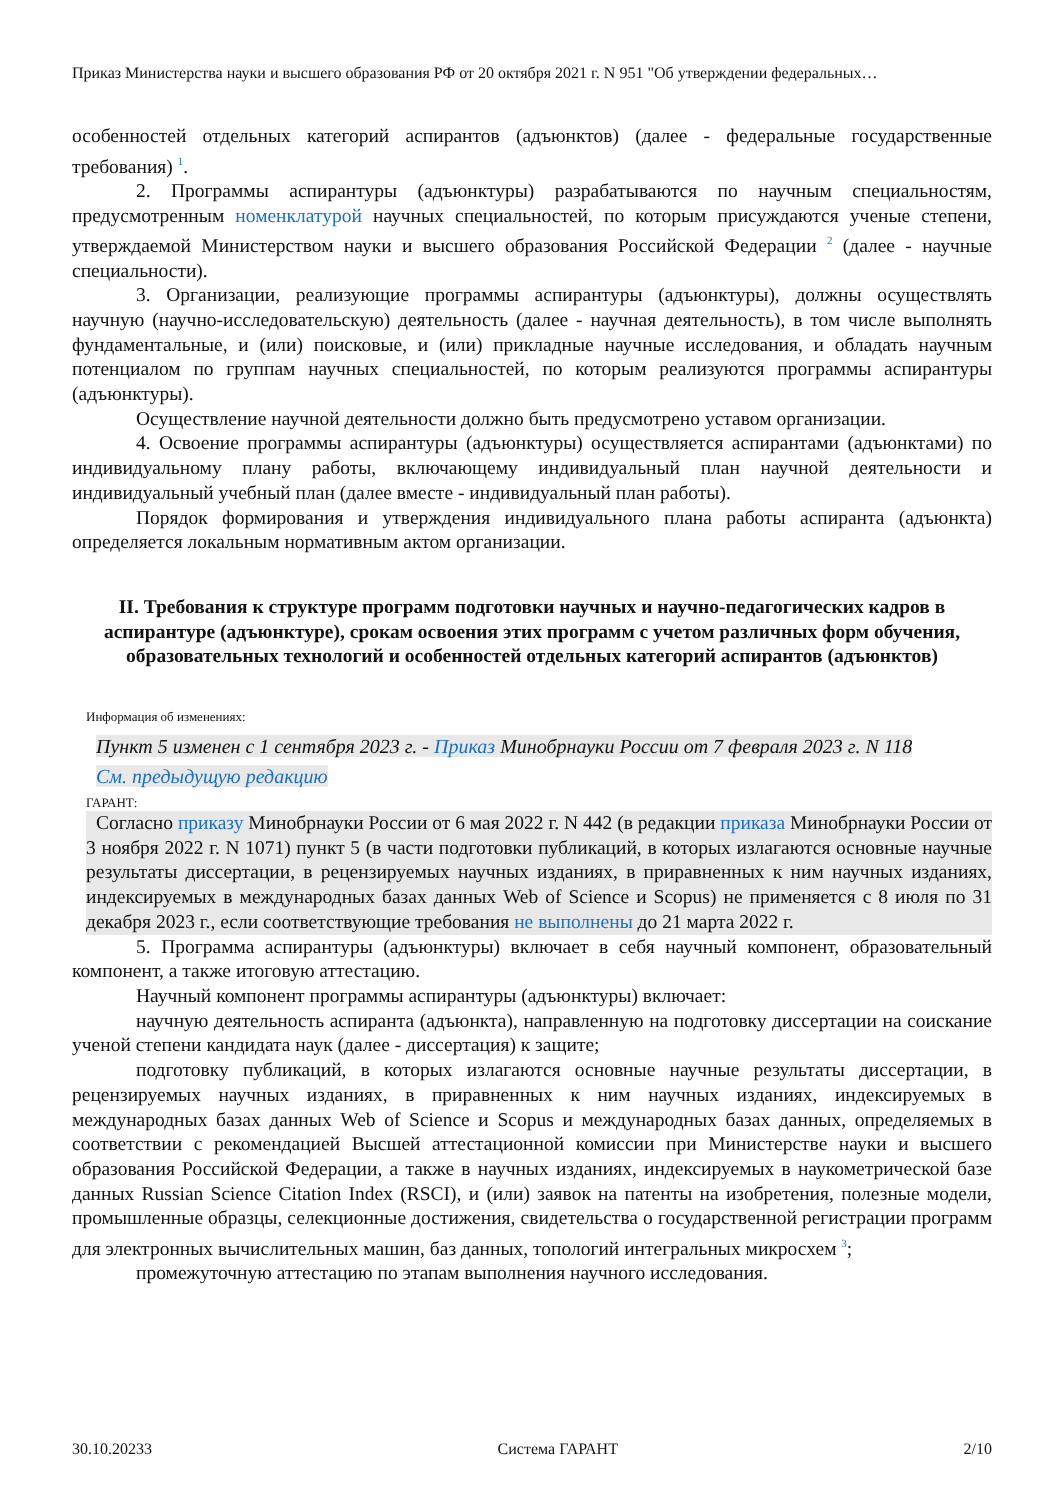Приказ Министерства науки и высшего образования РФ от 20 октября 2021 г. N 951 "Об утверждении федеральных…
особенностей отдельных категорий аспирантов (адъюнктов) (далее - федеральные государственные требования) <sup>1</sup>.
2. Программы аспирантуры (адъюнктуры) разрабатываются по научным специальностям, предусмотренным номенклатурой научных специальностей, по которым присуждаются ученые степени, утверждаемой Министерством науки и высшего образования Российской Федерации <sup>2</sup> (далее - научные специальности).
3. Организации, реализующие программы аспирантуры (адъюнктуры), должны осуществлять научную (научно-исследовательскую) деятельность (далее - научная деятельность), в том числе выполнять фундаментальные, и (или) поисковые, и (или) прикладные научные исследования, и обладать научным потенциалом по группам научных специальностей, по которым реализуются программы аспирантуры (адъюнктуры).
Осуществление научной деятельности должно быть предусмотрено уставом организации.
4. Освоение программы аспирантуры (адъюнктуры) осуществляется аспирантами (адъюнктами) по индивидуальному плану работы, включающему индивидуальный план научной деятельности и индивидуальный учебный план (далее вместе - индивидуальный план работы).
Порядок формирования и утверждения индивидуального плана работы аспиранта (адъюнкта) определяется локальным нормативным актом организации.
II. Требования к структуре программ подготовки научных и научно-педагогических кадров в аспирантуре (адъюнктуре), срокам освоения этих программ с учетом различных форм обучения, образовательных технологий и особенностей отдельных категорий аспирантов (адъюнктов)
Информация об изменениях:
Пункт 5 изменен с 1 сентября 2023 г. - Приказ Минобрнауки России от 7 февраля 2023 г. N 118
См. предыдущую редакцию
ГАРАНТ:
Согласно приказу Минобрнауки России от 6 мая 2022 г. N 442 (в редакции приказа Минобрнауки России от 3 ноября 2022 г. N 1071) пункт 5 (в части подготовки публикаций, в которых излагаются основные научные результаты диссертации, в рецензируемых научных изданиях, в приравненных к ним научных изданиях, индексируемых в международных базах данных Web of Science и Scopus) не применяется с 8 июля по 31 декабря 2023 г., если соответствующие требования не выполнены до 21 марта 2022 г.
5. Программа аспирантуры (адъюнктуры) включает в себя научный компонент, образовательный компонент, а также итоговую аттестацию.
Научный компонент программы аспирантуры (адъюнктуры) включает:
научную деятельность аспиранта (адъюнкта), направленную на подготовку диссертации на соискание ученой степени кандидата наук (далее - диссертация) к защите;
подготовку публикаций, в которых излагаются основные научные результаты диссертации, в рецензируемых научных изданиях, в приравненных к ним научных изданиях, индексируемых в международных базах данных Web of Science и Scopus и международных базах данных, определяемых в соответствии с рекомендацией Высшей аттестационной комиссии при Министерстве науки и высшего образования Российской Федерации, а также в научных изданиях, индексируемых в наукометрической базе данных Russian Science Citation Index (RSCI), и (или) заявок на патенты на изобретения, полезные модели, промышленные образцы, селекционные достижения, свидетельства о государственной регистрации программ для электронных вычислительных машин, баз данных, топологий интегральных микросхем <sup>3</sup>;
промежуточную аттестацию по этапам выполнения научного исследования.
30.10.20233 Система ГАРАНТ 2/10